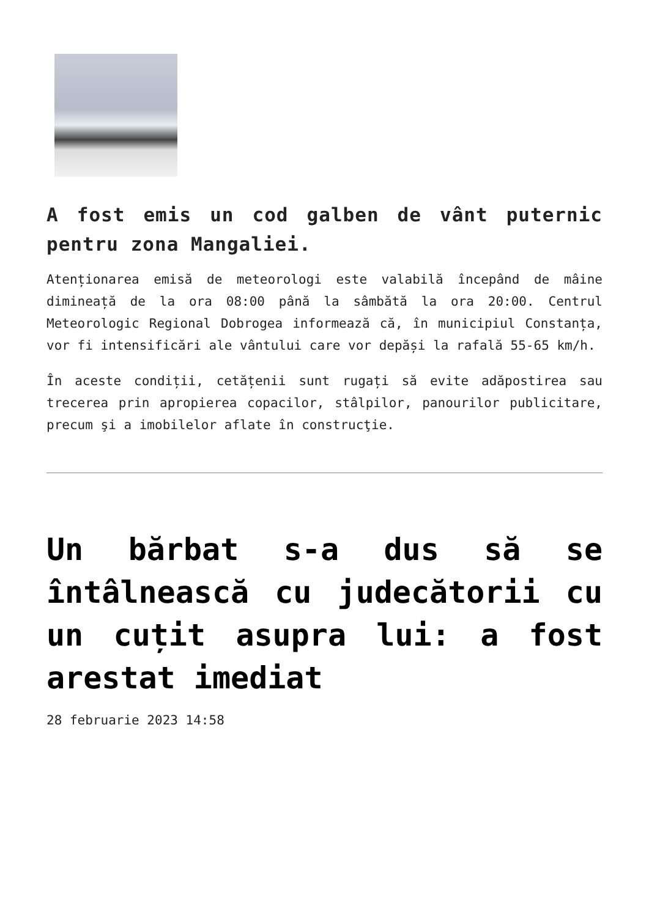A fost emis un cod galben de vânt puternic pentru zona Mangaliei.
Atenționarea emisă de meteorologi este valabilă începând de mâine dimineață de la ora 08:00 până la sâmbătă la ora 20:00. Centrul Meteorologic Regional Dobrogea informează că, în municipiul Constanța, vor fi intensificări ale vântului care vor depăși la rafală 55-65 km/h.
În aceste condiții, cetățenii sunt rugați să evite adăpostirea sau trecerea prin apropierea copacilor, stâlpilor, panourilor publicitare, precum şi a imobilelor aflate în construcţie.
Un bărbat s-a dus să se întâlnească cu judecătorii cu un cuțit asupra lui: a fost arestat imediat
28 februarie 2023 14:58